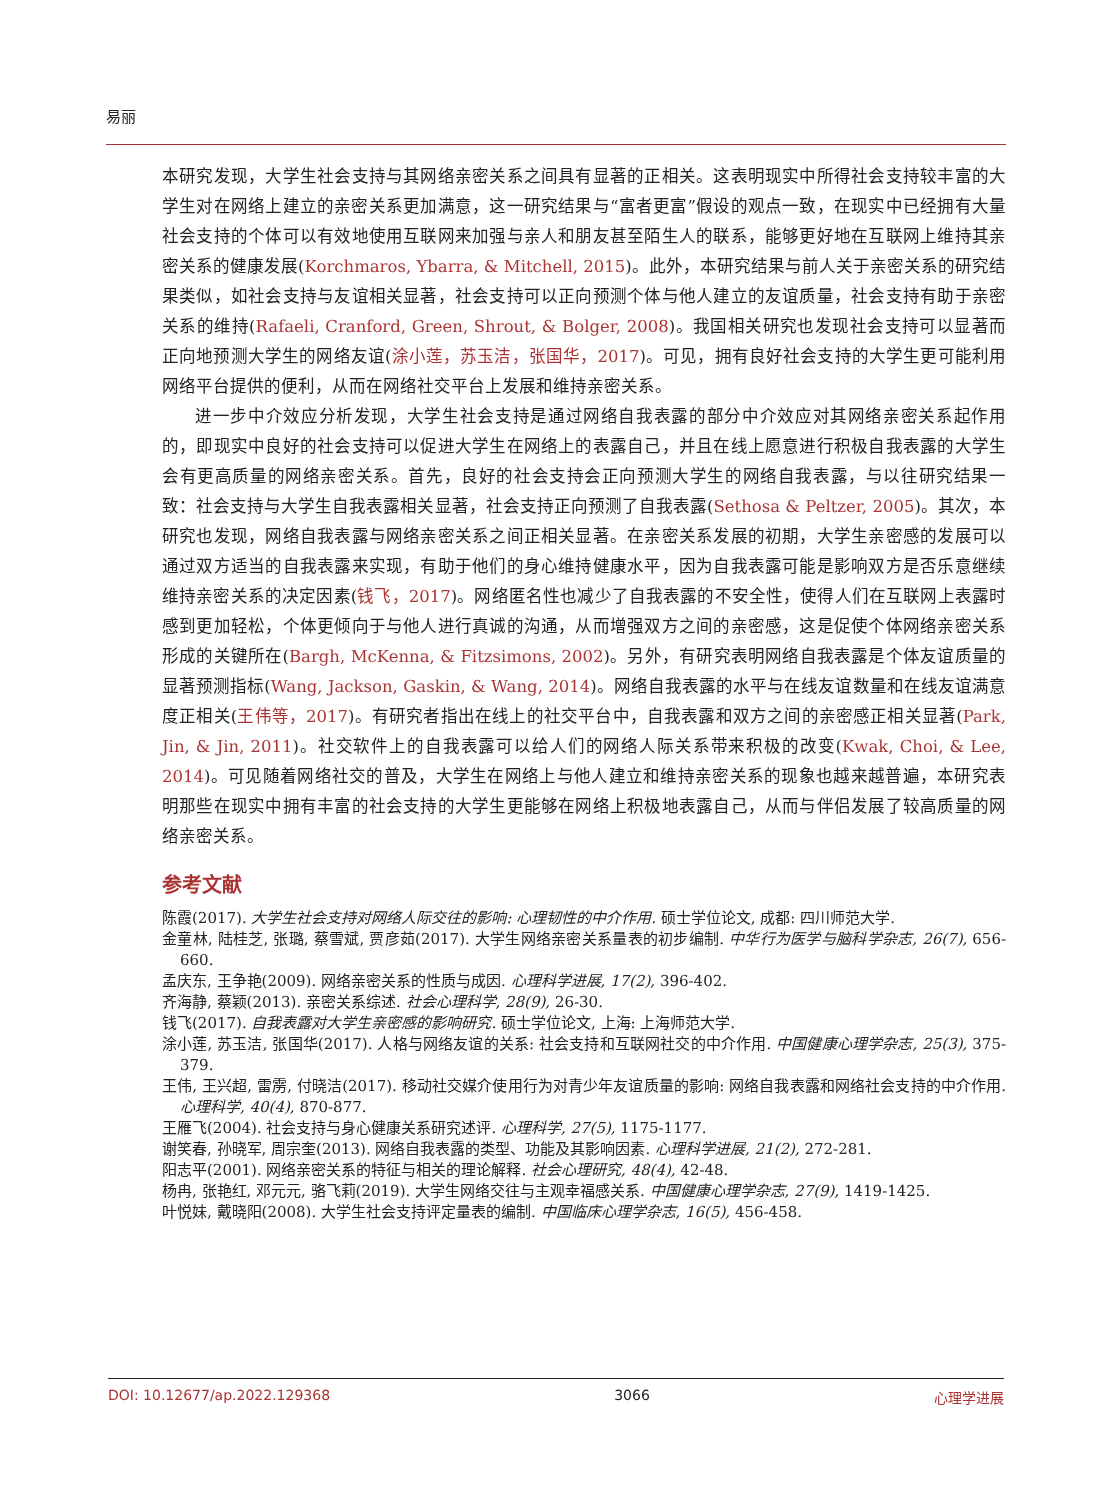易丽
本研究发现，大学生社会支持与其网络亲密关系之间具有显著的正相关。这表明现实中所得社会支持较丰富的大学生对在网络上建立的亲密关系更加满意，这一研究结果与“富者更富”假设的观点一致，在现实中已经拥有大量社会支持的个体可以有效地使用互联网来加强与亲人和朋友甚至陌生人的联系，能够更好地在互联网上维持其亲密关系的健康发展(Korchmaros, Ybarra, & Mitchell, 2015)。此外，本研究结果与前人关于亲密关系的研究结果类似，如社会支持与友谊相关显著，社会支持可以正向预测个体与他人建立的友谊质量，社会支持有助于亲密关系的维持(Rafaeli, Cranford, Green, Shrout, & Bolger, 2008)。我国相关研究也发现社会支持可以显著而正向地预测大学生的网络友谊(涂小莲，苏玉洁，张国华，2017)。可见，拥有良好社会支持的大学生更可能利用网络平台提供的便利，从而在网络社交平台上发展和维持亲密关系。
进一步中介效应分析发现，大学生社会支持是通过网络自我表露的部分中介效应对其网络亲密关系起作用的，即现实中良好的社会支持可以促进大学生在网络上的表露自己，并且在线上愿意进行积极自我表露的大学生会有更高质量的网络亲密关系。首先，良好的社会支持会正向预测大学生的网络自我表露，与以往研究结果一致：社会支持与大学生自我表露相关显著，社会支持正向预测了自我表露(Sethosa & Peltzer, 2005)。其次，本研究也发现，网络自我表露与网络亲密关系之间正相关显著。在亲密关系发展的初期，大学生亲密感的发展可以通过双方适当的自我表露来实现，有助于他们的身心维持健康水平，因为自我表露可能是影响双方是否乐意继续维持亲密关系的决定因素(钱飞，2017)。网络匿名性也减少了自我表露的不安全性，使得人们在互联网上表露时感到更加轻松，个体更倾向于与他人进行真诚的沟通，从而增强双方之间的亲密感，这是促使个体网络亲密关系形成的关键所在(Bargh, McKenna, & Fitzsimons, 2002)。另外，有研究表明网络自我表露是个体友谊质量的显著预测指标(Wang, Jackson, Gaskin, & Wang, 2014)。网络自我表露的水平与在线友谊数量和在线友谊满意度正相关(王伟等，2017)。有研究者指出在线上的社交平台中，自我表露和双方之间的亲密感正相关显著(Park, Jin, & Jin, 2011)。社交软件上的自我表露可以给人们的网络人际关系带来积极的改变(Kwak, Choi, & Lee, 2014)。可见随着网络社交的普及，大学生在网络上与他人建立和维持亲密关系的现象也越来越普遍，本研究表明那些在现实中拥有丰富的社会支持的大学生更能够在网络上积极地表露自己，从而与伴侣发展了较高质量的网络亲密关系。
参考文献
陈霞(2017). 大学生社会支持对网络人际交往的影响: 心理韧性的中介作用. 硕士学位论文, 成都: 四川师范大学.
金童林, 陆桂芝, 张璐, 蔡雪斌, 贾彦茹(2017). 大学生网络亲密关系量表的初步编制. 中华行为医学与脑科学杂志, 26(7), 656-660.
孟庆东, 王争艳(2009). 网络亲密关系的性质与成因. 心理科学进展, 17(2), 396-402.
齐海静, 蔡颖(2013). 亲密关系综述. 社会心理科学, 28(9), 26-30.
钱飞(2017). 自我表露对大学生亲密感的影响研究. 硕士学位论文, 上海: 上海师范大学.
涂小莲, 苏玉洁, 张国华(2017). 人格与网络友谊的关系: 社会支持和互联网社交的中介作用. 中国健康心理学杂志, 25(3), 375-379.
王伟, 王兴超, 雷雳, 付晓洁(2017). 移动社交媒介使用行为对青少年友谊质量的影响: 网络自我表露和网络社会支持的中介作用. 心理科学, 40(4), 870-877.
王雁飞(2004). 社会支持与身心健康关系研究述评. 心理科学, 27(5), 1175-1177.
谢笑春, 孙晓军, 周宗奎(2013). 网络自我表露的类型、功能及其影响因素. 心理科学进展, 21(2), 272-281.
阳志平(2001). 网络亲密关系的特征与相关的理论解释. 社会心理研究, 48(4), 42-48.
杨冉, 张艳红, 邓元元, 骆飞莉(2019). 大学生网络交往与主观幸福感关系. 中国健康心理学杂志, 27(9), 1419-1425.
叶悦妹, 戴晓阳(2008). 大学生社会支持评定量表的编制. 中国临床心理学杂志, 16(5), 456-458.
DOI: 10.12677/ap.2022.129368 3066 心理学进展